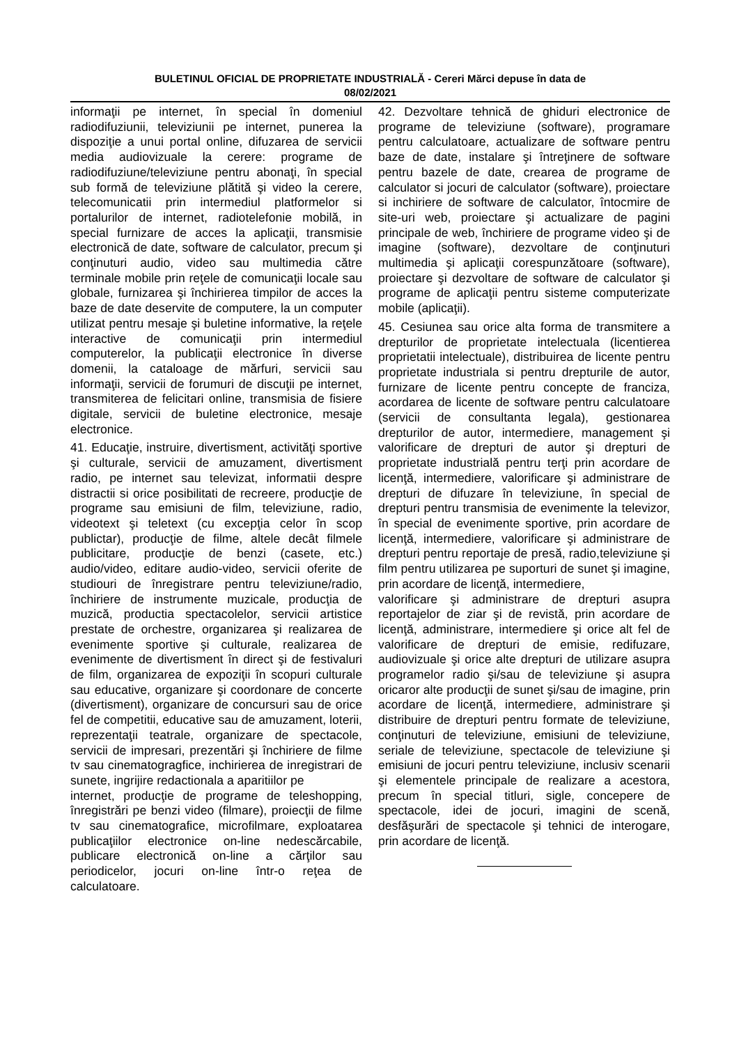BULETINUL OFICIAL DE PROPRIETATE INDUSTRIALĂ - Cereri Mărci depuse în data de
08/02/2021
informaţii pe internet, în special în domeniul radiodifuziunii, televiziunii pe internet, punerea la dispoziţie a unui portal online, difuzarea de servicii media audiovizuale la cerere: programe de radiodifuziune/televiziune pentru abonaţi, în special sub formă de televiziune plătită şi video la cerere, telecomunicatii prin intermediul platformelor si portalurilor de internet, radiotelefonie mobilă, in special furnizare de acces la aplicaţii, transmisie electronică de date, software de calculator, precum şi conţinuturi audio, video sau multimedia către terminale mobile prin reţele de comunicaţii locale sau globale, furnizarea şi închirierea timpilor de acces la baze de date deservite de computere, la un computer utilizat pentru mesaje şi buletine informative, la reţele interactive de comunicaţii prin intermediul computerelor, la publicaţii electronice în diverse domenii, la cataloage de mărfuri, servicii sau informaţii, servicii de forumuri de discuţii pe internet, transmiterea de felicitari online, transmisia de fisiere digitale, servicii de buletine electronice, mesaje electronice.
41. Educaţie, instruire, divertisment, activităţi sportive şi culturale, servicii de amuzament, divertisment radio, pe internet sau televizat, informatii despre distractii si orice posibilitati de recreere, producţie de programe sau emisiuni de film, televiziune, radio, videotext şi teletext (cu excepţia celor în scop publictar), producţie de filme, altele decât filmele publicitare, producţie de benzi (casete, etc.) audio/video, editare audio-video, servicii oferite de studiouri de înregistrare pentru televiziune/radio, închiriere de instrumente muzicale, producţia de muzică, productia spectacolelor, servicii artistice prestate de orchestre, organizarea şi realizarea de evenimente sportive şi culturale, realizarea de evenimente de divertisment în direct şi de festivaluri de film, organizarea de expoziţii în scopuri culturale sau educative, organizare şi coordonare de concerte (divertisment), organizare de concursuri sau de orice fel de competitii, educative sau de amuzament, loterii, reprezentaţii teatrale, organizare de spectacole, servicii de impresari, prezentări şi închiriere de filme tv sau cinematogragfice, inchirierea de inregistrari de sunete, ingrijire redactionala a aparitiilor pe
internet, producţie de programe de teleshopping, înregistrări pe benzi video (filmare), proiecţii de filme tv sau cinematografice, microfilmare, exploatarea publicaţiilor electronice on-line nedescărcabile, publicare electronică on-line a cărţilor sau periodicelor, jocuri on-line într-o reţea de calculatoare.
42. Dezvoltare tehnică de ghiduri electronice de programe de televiziune (software), programare pentru calculatoare, actualizare de software pentru baze de date, instalare şi întreţinere de software pentru bazele de date, crearea de programe de calculator si jocuri de calculator (software), proiectare si inchiriere de software de calculator, întocmire de site-uri web, proiectare şi actualizare de pagini principale de web, închiriere de programe video şi de imagine (software), dezvoltare de conţinuturi multimedia şi aplicaţii corespunzătoare (software), proiectare şi dezvoltare de software de calculator şi programe de aplicaţii pentru sisteme computerizate mobile (aplicaţii).
45. Cesiunea sau orice alta forma de transmitere a drepturilor de proprietate intelectuala (licentierea proprietatii intelectuale), distribuirea de licente pentru proprietate industriala si pentru drepturile de autor, furnizare de licente pentru concepte de franciza, acordarea de licente de software pentru calculatoare (servicii de consultanta legala), gestionarea drepturilor de autor, intermediere, management şi valorificare de drepturi de autor şi drepturi de proprietate industrială pentru terţi prin acordare de licenţă, intermediere, valorificare şi administrare de drepturi de difuzare în televiziune, în special de drepturi pentru transmisia de evenimente la televizor, în special de evenimente sportive, prin acordare de licenţă, intermediere, valorificare şi administrare de drepturi pentru reportaje de presă, radio,televiziune şi film pentru utilizarea pe suporturi de sunet şi imagine, prin acordare de licenţă, intermediere,
valorificare şi administrare de drepturi asupra reportajelor de ziar şi de revistă, prin acordare de licenţă, administrare, intermediere şi orice alt fel de valorificare de drepturi de emisie, redifuzare, audiovizuale şi orice alte drepturi de utilizare asupra programelor radio şi/sau de televiziune şi asupra oricaror alte producţii de sunet şi/sau de imagine, prin acordare de licenţă, intermediere, administrare şi distribuire de drepturi pentru formate de televiziune, conţinuturi de televiziune, emisiuni de televiziune, seriale de televiziune, spectacole de televiziune şi emisiuni de jocuri pentru televiziune, inclusiv scenarii şi elementele principale de realizare a acestora, precum în special titluri, sigle, concepere de spectacole, idei de jocuri, imagini de scenă, desfăşurări de spectacole şi tehnici de interogare, prin acordare de licenţă.